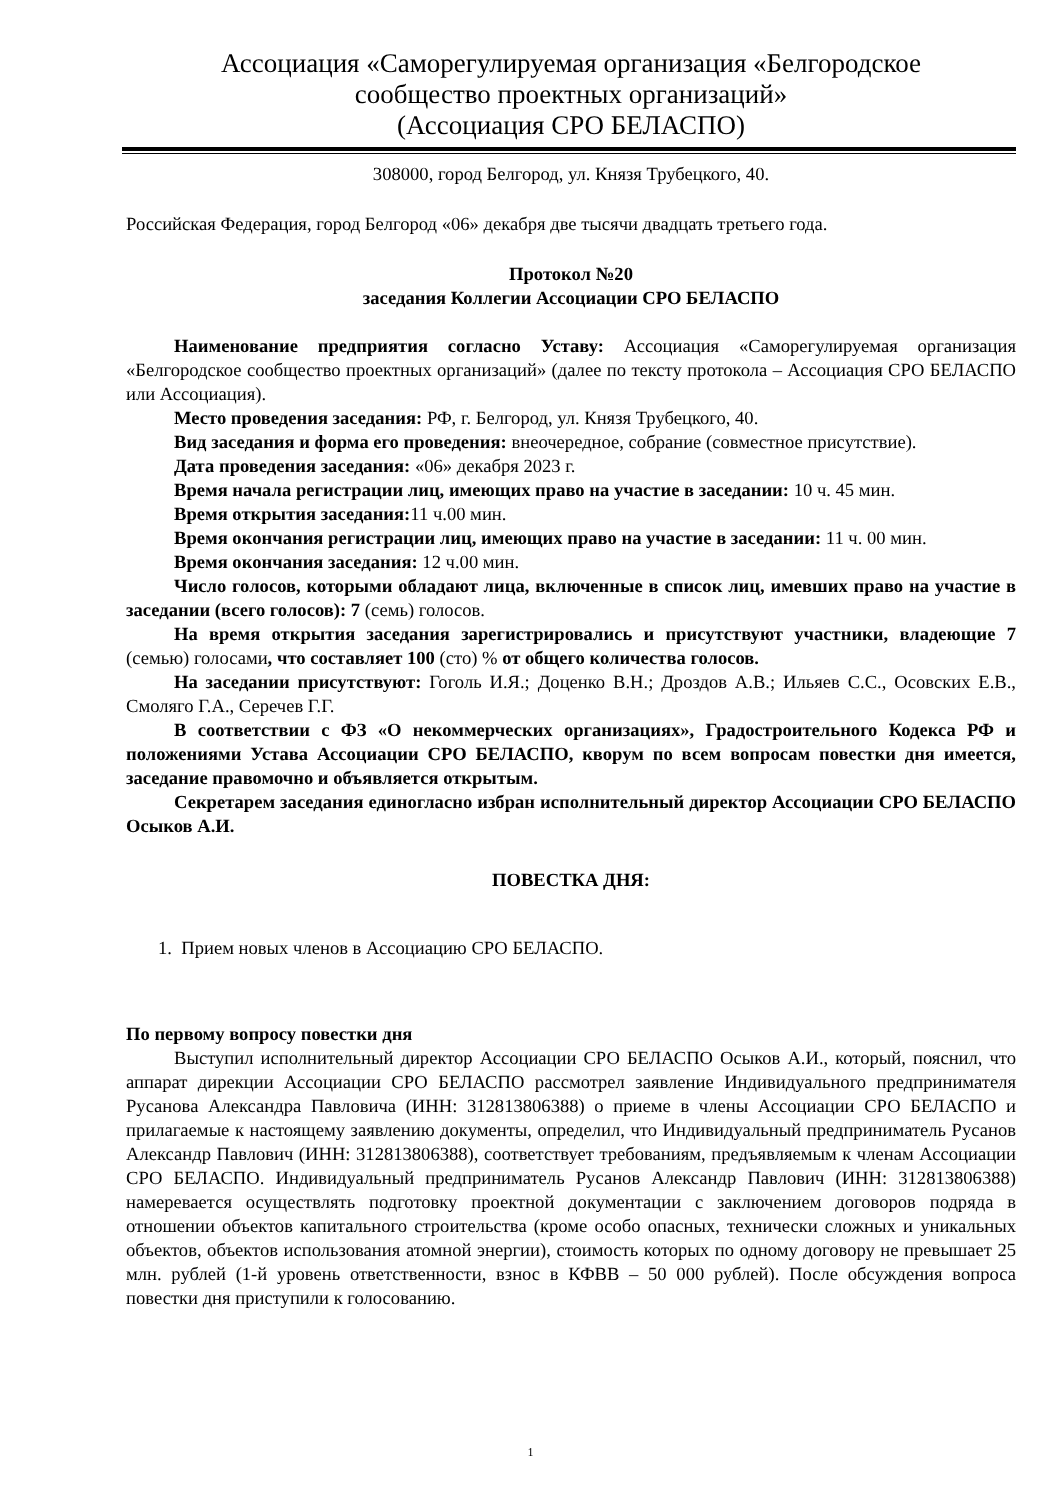Ассоциация «Саморегулируемая организация «Белгородское
сообщество проектных организаций»
(Ассоциация СРО БЕЛАСПО)
308000, город Белгород, ул. Князя Трубецкого, 40.
Российская Федерация, город Белгород «06» декабря две тысячи двадцать третьего года.
Протокол №20
заседания Коллегии Ассоциации СРО БЕЛАСПО
Наименование предприятия согласно Уставу: Ассоциация «Саморегулируемая организация «Белгородское сообщество проектных организаций» (далее по тексту протокола – Ассоциация СРО БЕЛАСПО или Ассоциация).
Место проведения заседания: РФ, г. Белгород, ул. Князя Трубецкого, 40.
Вид заседания и форма его проведения: внеочередное, собрание (совместное присутствие).
Дата проведения заседания: «06» декабря 2023 г.
Время начала регистрации лиц, имеющих право на участие в заседании: 10 ч. 45 мин.
Время открытия заседания: 11 ч.00 мин.
Время окончания регистрации лиц, имеющих право на участие в заседании: 11 ч. 00 мин.
Время окончания заседания: 12 ч.00 мин.
Число голосов, которыми обладают лица, включенные в список лиц, имевших право на участие в заседании (всего голосов): 7 (семь) голосов.
На время открытия заседания зарегистрировались и присутствуют участники, владеющие 7 (семью) голосами, что составляет 100 (сто) % от общего количества голосов.
На заседании присутствуют: Гоголь И.Я.; Доценко В.Н.; Дроздов А.В.; Ильяев С.С., Осовских Е.В., Смоляго Г.А., Серечев Г.Г.
В соответствии с ФЗ «О некоммерческих организациях», Градостроительного Кодекса РФ и положениями Устава Ассоциации СРО БЕЛАСПО, кворум по всем вопросам повестки дня имеется, заседание правомочно и объявляется открытым.
Секретарем заседания единогласно избран исполнительный директор Ассоциации СРО БЕЛАСПО Осыков А.И.
ПОВЕСТКА ДНЯ:
1. Прием новых членов в Ассоциацию СРО БЕЛАСПО.
По первому вопросу повестки дня
Выступил исполнительный директор Ассоциации СРО БЕЛАСПО Осыков А.И., который, пояснил, что аппарат дирекции Ассоциации СРО БЕЛАСПО рассмотрел заявление Индивидуального предпринимателя Русанова Александра Павловича (ИНН: 312813806388) о приеме в члены Ассоциации СРО БЕЛАСПО и прилагаемые к настоящему заявлению документы, определил, что Индивидуальный предприниматель Русанов Александр Павлович (ИНН: 312813806388), соответствует требованиям, предъявляемым к членам Ассоциации СРО БЕЛАСПО. Индивидуальный предприниматель Русанов Александр Павлович (ИНН: 312813806388) намеревается осуществлять подготовку проектной документации с заключением договоров подряда в отношении объектов капитального строительства (кроме особо опасных, технически сложных и уникальных объектов, объектов использования атомной энергии), стоимость которых по одному договору не превышает 25 млн. рублей (1-й уровень ответственности, взнос в КФВВ – 50 000 рублей). После обсуждения вопроса повестки дня приступили к голосованию.
1